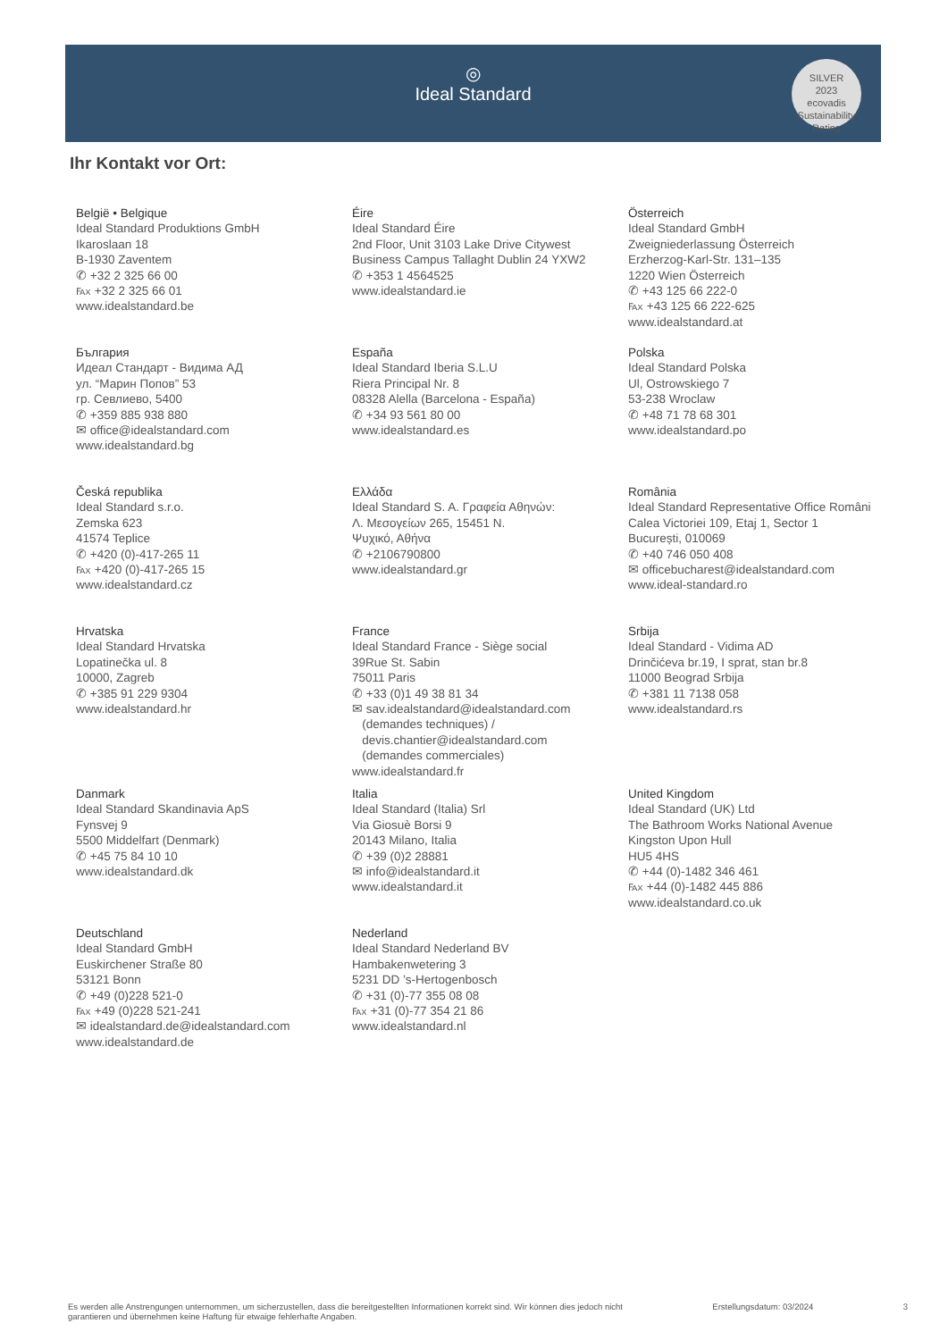◎
Ideal Standard
SILVER
2023
ecovadis
Sustainability Rating
Ihr Kontakt vor Ort:
België • Belgique
Ideal Standard Produktions GmbH
Ikaroslaan 18
B-1930 Zaventem
✆ +32 2 325 66 00
℻ +32 2 325 66 01
www.idealstandard.be
Éire
Ideal Standard Éire
2nd Floor, Unit 3103 Lake Drive Citywest
Business Campus Tallaght Dublin 24 YXW2
✆ +353 1 4564525
www.idealstandard.ie
Österreich
Ideal Standard GmbH
Zweigniederlassung Österreich
Erzherzog-Karl-Str. 131–135
1220 Wien Österreich
✆ +43 125 66 222-0
℻ +43 125 66 222-625
www.idealstandard.at
България
Идеал Стандарт - Видима АД
ул. “Марин Попов” 53
гр. Севлиево, 5400
✆ +359 885 938 880
✉ office@idealstandard.com
www.idealstandard.bg
España
Ideal Standard Iberia S.L.U
Riera Principal Nr. 8
08328 Alella (Barcelona - España)
✆ +34 93 561 80 00
www.idealstandard.es
Polska
Ideal Standard Polska
Ul, Ostrowskiego 7
53-238 Wroclaw
✆ +48 71 78 68 301
www.idealstandard.po
Česká republika
Ideal Standard s.r.o.
Zemska 623
41574 Teplice
✆ +420 (0)-417-265 11
℻ +420 (0)-417-265 15
www.idealstandard.cz
Ελλάδα
Ideal Standard S. A. Γραφεία Αθηνών:
Λ. Μεσογείων 265, 15451 Ν.
Ψυχικό, Αθήνα
✆ +2106790800
www.idealstandard.gr
România
Ideal Standard Representative Office Românі
Calea Victoriei 109, Etaj 1, Sector 1
București, 010069
✆ +40 746 050 408
✉ officebucharest@idealstandard.com
www.ideal-standard.ro
Hrvatska
Ideal Standard Hrvatska
Lopatinečka ul. 8
10000, Zagreb
✆ +385 91 229 9304
www.idealstandard.hr
France
Ideal Standard France - Siège social
39Rue St. Sabin
75011 Paris
✆ +33 (0)1 49 38 81 34
✉ sav.idealstandard@idealstandard.com
(demandes techniques) /
devis.chantier@idealstandard.com
(demandes commerciales)
www.idealstandard.fr
Srbija
Ideal Standard - Vidima AD
Drinčićeva br.19, I sprat, stan br.8
11000 Beograd Srbija
✆ +381 11 7138 058
www.idealstandard.rs
Danmark
Ideal Standard Skandinavia ApS
Fynsvej 9
5500 Middelfart (Denmark)
✆ +45 75 84 10 10
www.idealstandard.dk
Italia
Ideal Standard (Italia) Srl
Via Giosuè Borsi 9
20143 Milano, Italia
✆ +39 (0)2 28881
✉ info@idealstandard.it
www.idealstandard.it
United Kingdom
Ideal Standard (UK) Ltd
The Bathroom Works National Avenue
Kingston Upon Hull
HU5 4HS
✆ +44 (0)-1482 346 461
℻ +44 (0)-1482 445 886
www.idealstandard.co.uk
Deutschland
Ideal Standard GmbH
Euskirchener Straße 80
53121 Bonn
✆ +49 (0)228 521-0
℻ +49 (0)228 521-241
✉ idealstandard.de@idealstandard.com
www.idealstandard.de
Nederland
Ideal Standard Nederland BV
Hambakenwetering 3
5231 DD ’s-Hertogenbosch
✆ +31 (0)-77 355 08 08
℻ +31 (0)-77 354 21 86
www.idealstandard.nl
Es werden alle Anstrengungen unternommen, um sicherzustellen, dass die bereitgestellten Informationen korrekt sind. Wir können dies jedoch nicht
garantieren und übernehmen keine Haftung für etwaige fehlerhafte Angaben.
Erstellungsdatum: 03/2024 3